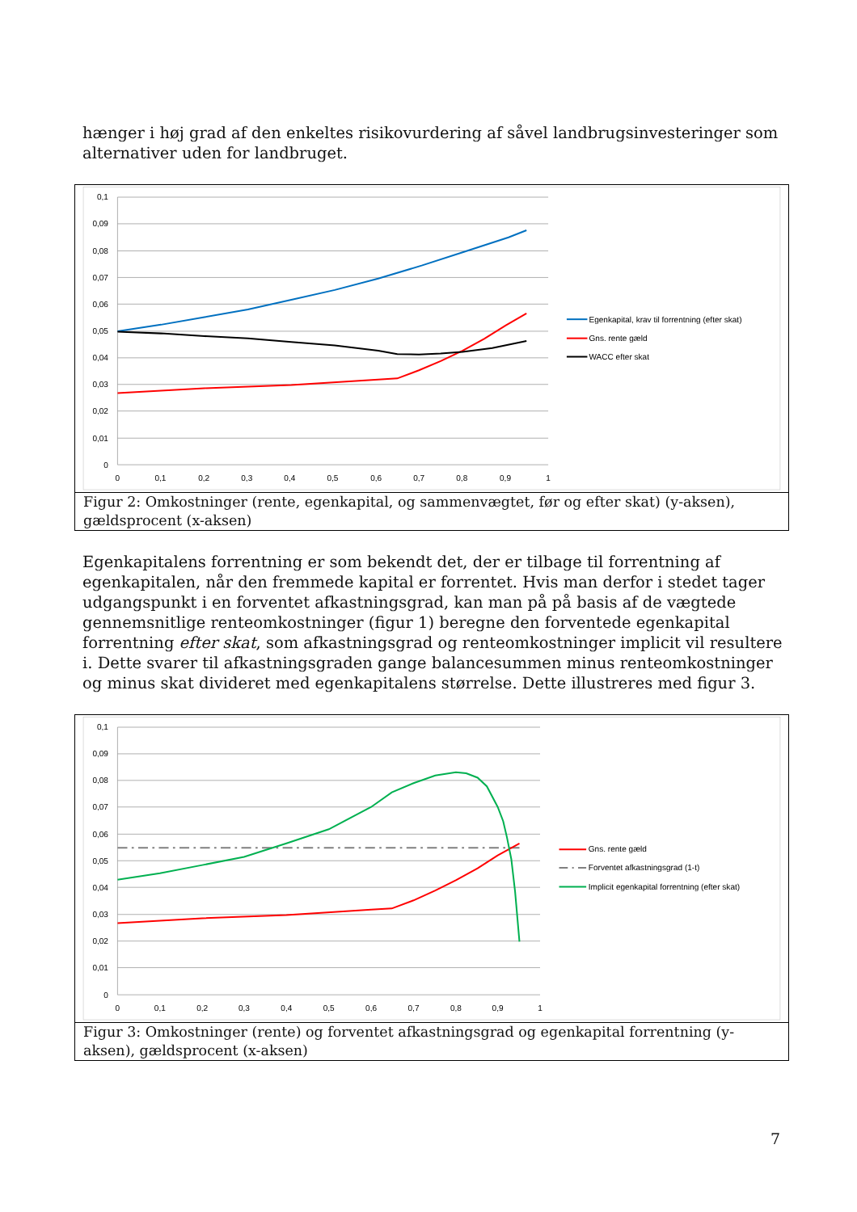hænger i høj grad af den enkeltes risikovurdering af såvel landbrugsinvesteringer som alternativer uden for landbruget.
0,1
0,09
0,08
0,07
0,06
0,05
0,04
0,03
0,02
0,01
0
0
0,1
0,2
0,3
0,4
0,5
0,6
0,7
0,8
0,9
1
Egenkapital, krav til forrentning (efter skat)
Gns. rente gæld
WACC efter skat
Figur 2: Omkostninger (rente, egenkapital, og sammenvægtet, før og efter skat) (y-aksen), gældsprocent (x-aksen)
Egenkapitalens forrentning er som bekendt det, der er tilbage til forrentning af egenkapitalen, når den fremmede kapital er forrentet. Hvis man derfor i stedet tager udgangspunkt i en forventet afkastningsgrad, kan man på på basis af de vægtede gennemsnitlige renteomkostninger (figur 1) beregne den forventede egenkapital forrentning efter skat, som afkastningsgrad og renteomkostninger implicit vil resultere i. Dette svarer til afkastningsgraden gange balancesummen minus renteomkostninger og minus skat divideret med egenkapitalens størrelse. Dette illustreres med figur 3.
0,1
0,09
0,08
0,07
0,06
0,05
0,04
0,03
0,02
0,01
0
0
0,1
0,2
0,3
0,4
0,5
0,6
0,7
0,8
0,9
1
Gns. rente gæld
Forventet afkastningsgrad (1-t)
Implicit egenkapital forrentning (efter skat)
Figur 3: Omkostninger (rente) og forventet afkastningsgrad og egenkapital forrentning (y-aksen), gældsprocent (x-aksen)
7